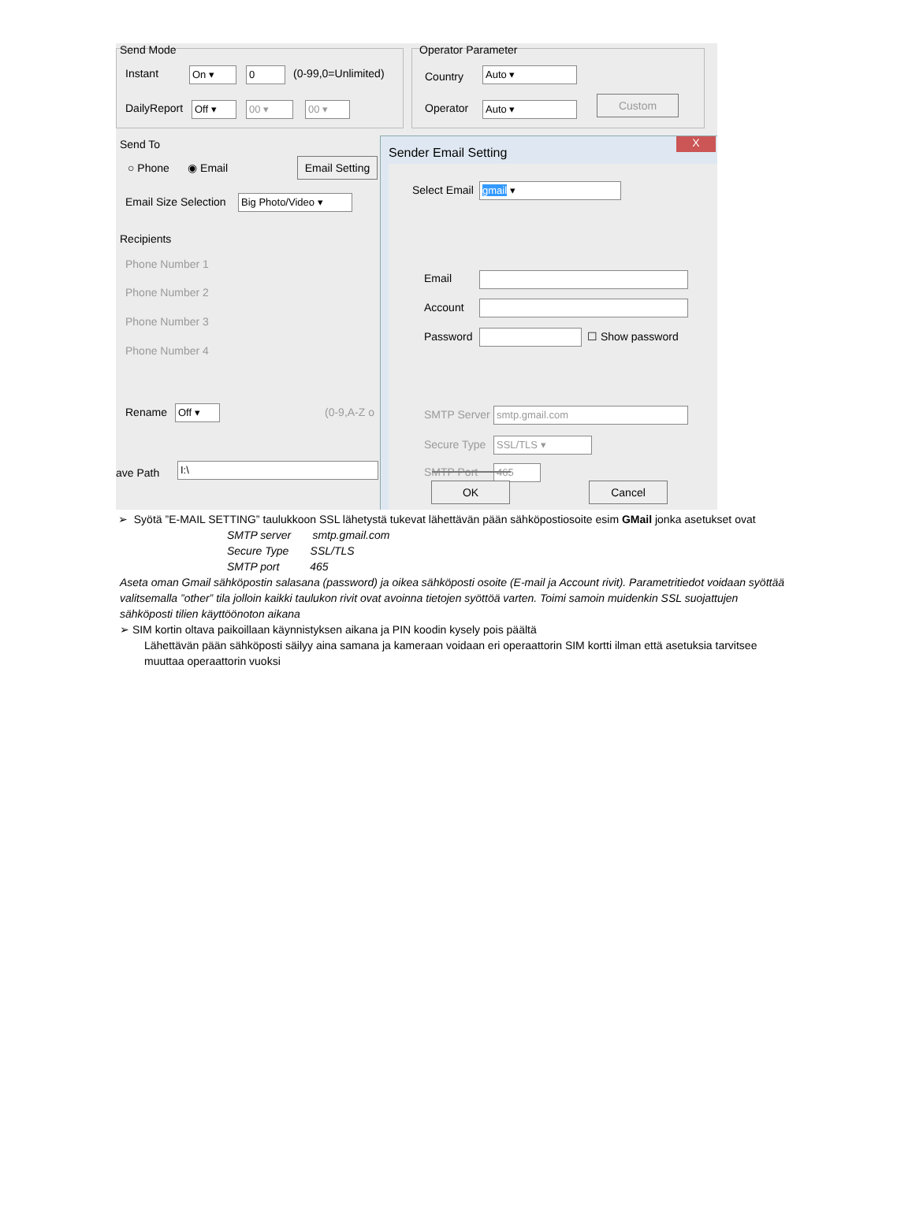Send Mode
Instant On ▾ 0 (0-99,0=Unlimited)
DailyReport Off ▾ 00 ▾ 00 ▾
Operator Parameter
Country Auto ▾
Operator Auto ▾ Custom
Send To
○ Phone ◉ Email
Email Setting
Email Size Selection Big Photo/Video ▾
Recipients
Phone Number 1
Phone Number 2
Phone Number 3
Phone Number 4
Rename Off ▾ (0-9,A-Z o
ave Path I:\
Sender Email Setting
X
Select Email gmail ▾
Email
Account
Password ☐ Show password
SMTP Server smtp.gmail.com
Secure Type SSL/TLS ▾
SMTP Port 465
OK Cancel
➢ Syötä ”E-MAIL SETTING” taulukkoon SSL lähetystä tukevat lähettävän pään sähköpostiosoite esim GMail jonka asetukset ovat
SMTP server smtp.gmail.com
Secure Type SSL/TLS
SMTP port 465
Aseta oman Gmail sähköpostin salasana (password) ja oikea sähköposti osoite (E-mail ja Account rivit). Parametritiedot voidaan syöttää valitsemalla ”other” tila jolloin kaikki taulukon rivit ovat avoinna tietojen syöttöä varten. Toimi samoin muidenkin SSL suojattujen sähköposti tilien käyttöönoton aikana
➢ SIM kortin oltava paikoillaan käynnistyksen aikana ja PIN koodin kysely pois päältä
Lähettävän pään sähköposti säilyy aina samana ja kameraan voidaan eri operaattorin SIM kortti ilman että asetuksia tarvitsee muuttaa operaattorin vuoksi